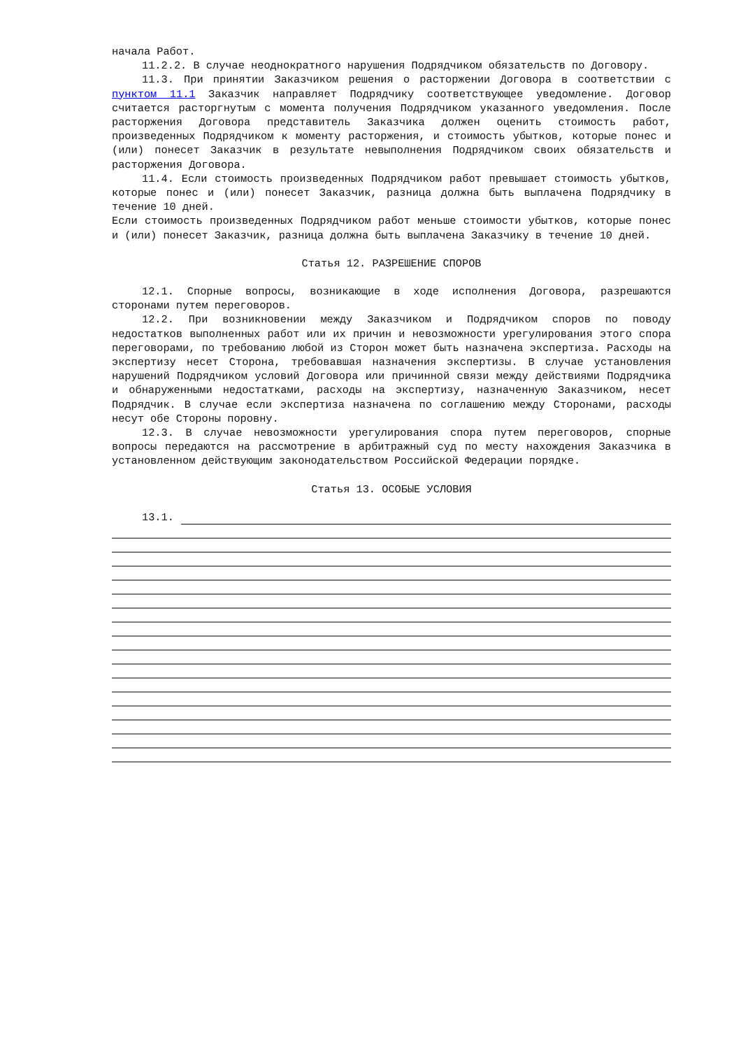начала Работ.
11.2.2. В случае неоднократного нарушения Подрядчиком обязательств по Договору.
11.3. При принятии Заказчиком решения о расторжении Договора в соответствии с пунктом 11.1 Заказчик направляет Подрядчику соответствующее уведомление. Договор считается расторгнутым с момента получения Подрядчиком указанного уведомления. После расторжения Договора представитель Заказчика должен оценить стоимость работ, произведенных Подрядчиком к моменту расторжения, и стоимость убытков, которые понес и (или) понесет Заказчик в результате невыполнения Подрядчиком своих обязательств и расторжения Договора.
11.4. Если стоимость произведенных Подрядчиком работ превышает стоимость убытков, которые понес и (или) понесет Заказчик, разница должна быть выплачена Подрядчику в течение 10 дней.
Если стоимость произведенных Подрядчиком работ меньше стоимости убытков, которые понес и (или) понесет Заказчик, разница должна быть выплачена Заказчику в течение 10 дней.
Статья 12. РАЗРЕШЕНИЕ СПОРОВ
12.1. Спорные вопросы, возникающие в ходе исполнения Договора, разрешаются сторонами путем переговоров.
12.2. При возникновении между Заказчиком и Подрядчиком споров по поводу недостатков выполненных работ или их причин и невозможности урегулирования этого спора переговорами, по требованию любой из Сторон может быть назначена экспертиза. Расходы на экспертизу несет Сторона, требовавшая назначения экспертизы. В случае установления нарушений Подрядчиком условий Договора или причинной связи между действиями Подрядчика и обнаруженными недостатками, расходы на экспертизу, назначенную Заказчиком, несет Подрядчик. В случае если экспертиза назначена по соглашению между Сторонами, расходы несут обе Стороны поровну.
12.3. В случае невозможности урегулирования спора путем переговоров, спорные вопросы передаются на рассмотрение в арбитражный суд по месту нахождения Заказчика в установленном действующим законодательством Российской Федерации порядке.
Статья 13. ОСОБЫЕ УСЛОВИЯ
13.1.